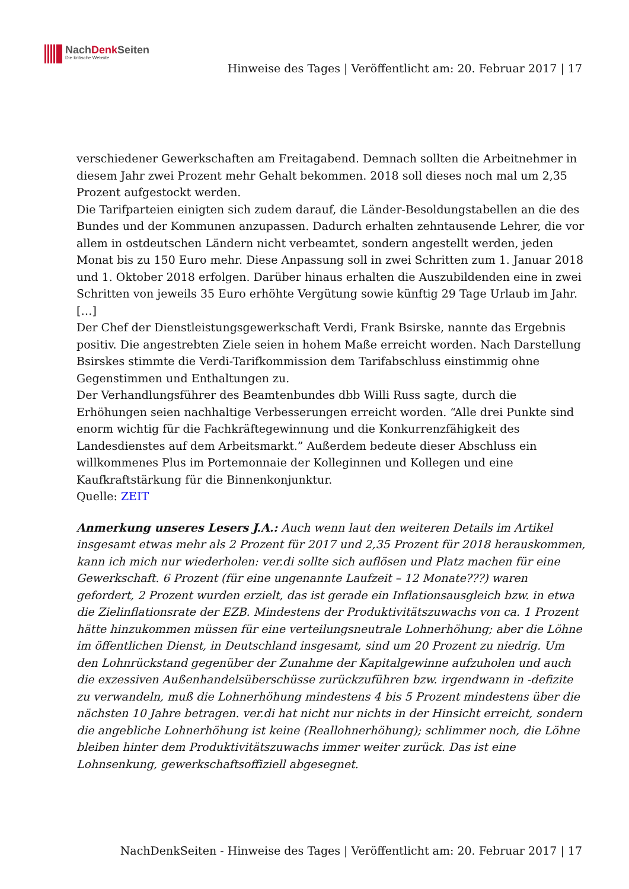NachDenk Seiten
Die kritische Website
Hinweise des Tages | Veröffentlicht am: 20. Februar 2017 | 17
verschiedener Gewerkschaften am Freitagabend. Demnach sollten die Arbeitnehmer in diesem Jahr zwei Prozent mehr Gehalt bekommen. 2018 soll dieses noch mal um 2,35 Prozent aufgestockt werden.
Die Tarifparteien einigten sich zudem darauf, die Länder-Besoldungstabellen an die des Bundes und der Kommunen anzupassen. Dadurch erhalten zehntausende Lehrer, die vor allem in ostdeutschen Ländern nicht verbeamtet, sondern angestellt werden, jeden Monat bis zu 150 Euro mehr. Diese Anpassung soll in zwei Schritten zum 1. Januar 2018 und 1. Oktober 2018 erfolgen. Darüber hinaus erhalten die Auszubildenden eine in zwei Schritten von jeweils 35 Euro erhöhte Vergütung sowie künftig 29 Tage Urlaub im Jahr. […]
Der Chef der Dienstleistungsgewerkschaft Verdi, Frank Bsirske, nannte das Ergebnis positiv. Die angestrebten Ziele seien in hohem Maße erreicht worden. Nach Darstellung Bsirskes stimmte die Verdi-Tarifkommission dem Tarifabschluss einstimmig ohne Gegenstimmen und Enthaltungen zu.
Der Verhandlungsführer des Beamtenbundes dbb Willi Russ sagte, durch die Erhöhungen seien nachhaltige Verbesserungen erreicht worden. “Alle drei Punkte sind enorm wichtig für die Fachkräftegewinnung und die Konkurrenzfähigkeit des Landesdienstes auf dem Arbeitsmarkt.” Außerdem bedeute dieser Abschluss ein willkommenes Plus im Portemonnaie der Kolleginnen und Kollegen und eine Kaufkraftstärkung für die Binnenkonjunktur.
Quelle: ZEIT
Anmerkung unseres Lesers J.A.: Auch wenn laut den weiteren Details im Artikel insgesamt etwas mehr als 2 Prozent für 2017 und 2,35 Prozent für 2018 herauskommen, kann ich mich nur wiederholen: ver.di sollte sich auflösen und Platz machen für eine Gewerkschaft. 6 Prozent (für eine ungenannte Laufzeit – 12 Monate???) waren gefordert, 2 Prozent wurden erzielt, das ist gerade ein Inflationsausgleich bzw. in etwa die Zielinflationsrate der EZB. Mindestens der Produktivitätszuwachs von ca. 1 Prozent hätte hinzukommen müssen für eine verteilungsneutrale Lohnerhöhung; aber die Löhne im öffentlichen Dienst, in Deutschland insgesamt, sind um 20 Prozent zu niedrig. Um den Lohnrückstand gegenüber der Zunahme der Kapitalgewinne aufzuholen und auch die exzessiven Außenhandelsüberschüsse zurückzuführen bzw. irgendwann in -defizite zu verwandeln, muß die Lohnerhöhung mindestens 4 bis 5 Prozent mindestens über die nächsten 10 Jahre betragen. ver.di hat nicht nur nichts in der Hinsicht erreicht, sondern die angebliche Lohnerhöhung ist keine (Reallohnerhöhung); schlimmer noch, die Löhne bleiben hinter dem Produktivitätszuwachs immer weiter zurück. Das ist eine Lohnsenkung, gewerkschaftsoffiziell abgesegnet.
NachDenkSeiten - Hinweise des Tages | Veröffentlicht am: 20. Februar 2017 | 17